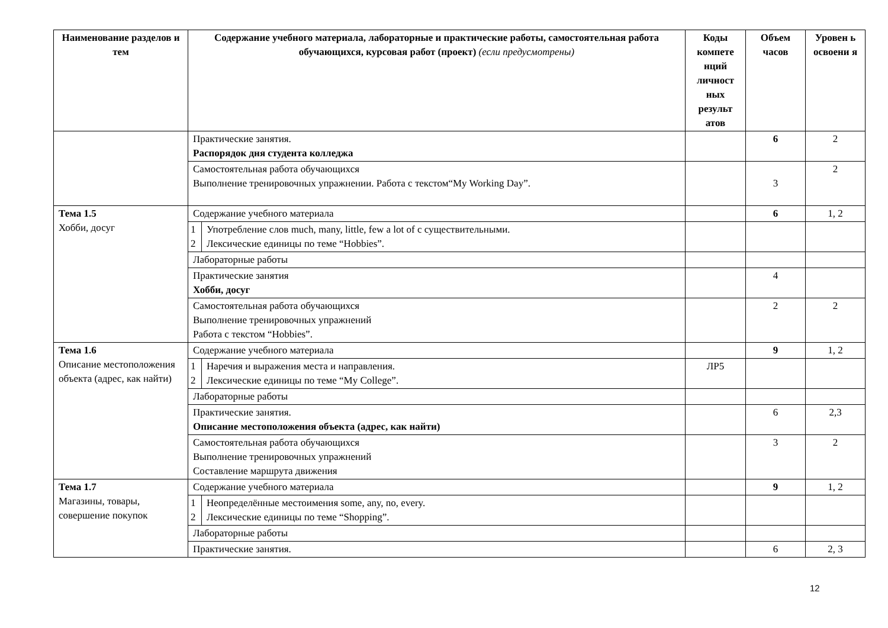| Наименование разделов и тем | Содержание учебного материала, лабораторные и практические работы, самостоятельная работа обучающихся, курсовая работ (проект) (если предусмотрены) | | Коды компете нций личност ных результ атов | Объем часов | Уровен ь освоени я |
| --- | --- | --- | --- | --- | --- |
| | Практические занятия. Распорядок дня студента колледжа | | | 6 | 2 |
| | Самостоятельная работа обучающихся Выполнение тренировочных упражнении. Работа с текстом“My Working Day”. | | | 3 | 2 |
| Тема 1.5 Хобби, досуг | Содержание учебного материала | | | 6 | 1, 2 |
| | 1 2 | Употребление слов much, many, little, few a lot of с существительными. Лексические единицы по теме “Hobbies”. | | | |
| | Лабораторные работы | | | | |
| | Практические занятия Хобби, досуг | | | 4 | |
| | Самостоятельная работа обучающихся Выполнение тренировочных упражнений Работа с текстом “Hobbies”. | | | 2 | 2 |
| Тема 1.6 Описание местоположения объекта (адрес, как найти) | Содержание учебного материала | | | 9 | 1, 2 |
| | 1 2 | Наречия и выражения места и направления. Лексические единицы по теме “My College”. | ЛР5 | | |
| | Лабораторные работы | | | | |
| | Практические занятия. Описание местоположения объекта (адрес, как найти) | | | 6 | 2,3 |
| | Самостоятельная работа обучающихся Выполнение тренировочных упражнений Составление маршрута движения | | | 3 | 2 |
| Тема 1.7 Магазины, товары, совершение покупок | Содержание учебного материала | | | 9 | 1, 2 |
| | 1 2 | Неопределённые местоимения some, any, no, every. Лексические единицы по теме “Shopping”. | | | |
| | Лабораторные работы | | | | |
| | Практические занятия. | | | 6 | 2, 3 |
12